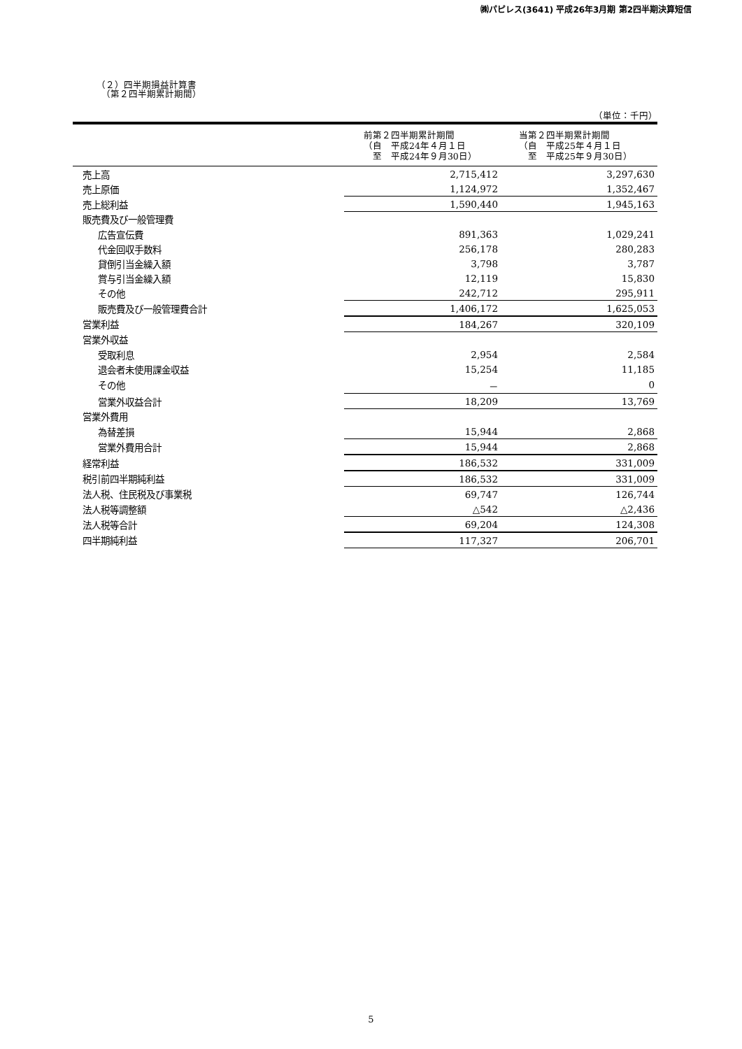㈱パピレス(3641) 平成26年3月期 第2四半期決算短信
（２）四半期損益計算書
　（第２四半期累計期間）
（単位：千円）
| | 前第２四半期累計期間 （自 平成24年４月１日 至 平成24年９月30日） | 当第２四半期累計期間 （自 平成25年４月１日 至 平成25年９月30日） |
| --- | --- | --- |
| 売上高 | 2,715,412 | 3,297,630 |
| 売上原価 | 1,124,972 | 1,352,467 |
| 売上総利益 | 1,590,440 | 1,945,163 |
| 販売費及び一般管理費 | | |
| 広告宣伝費 | 891,363 | 1,029,241 |
| 代金回収手数料 | 256,178 | 280,283 |
| 貸倒引当金繰入額 | 3,798 | 3,787 |
| 賞与引当金繰入額 | 12,119 | 15,830 |
| その他 | 242,712 | 295,911 |
| 販売費及び一般管理費合計 | 1,406,172 | 1,625,053 |
| 営業利益 | 184,267 | 320,109 |
| 営業外収益 | | |
| 受取利息 | 2,954 | 2,584 |
| 退会者未使用課金収益 | 15,254 | 11,185 |
| その他 | － | 0 |
| 営業外収益合計 | 18,209 | 13,769 |
| 営業外費用 | | |
| 為替差損 | 15,944 | 2,868 |
| 営業外費用合計 | 15,944 | 2,868 |
| 経常利益 | 186,532 | 331,009 |
| 税引前四半期純利益 | 186,532 | 331,009 |
| 法人税、住民税及び事業税 | 69,747 | 126,744 |
| 法人税等調整額 | △542 | △2,436 |
| 法人税等合計 | 69,204 | 124,308 |
| 四半期純利益 | 117,327 | 206,701 |
5